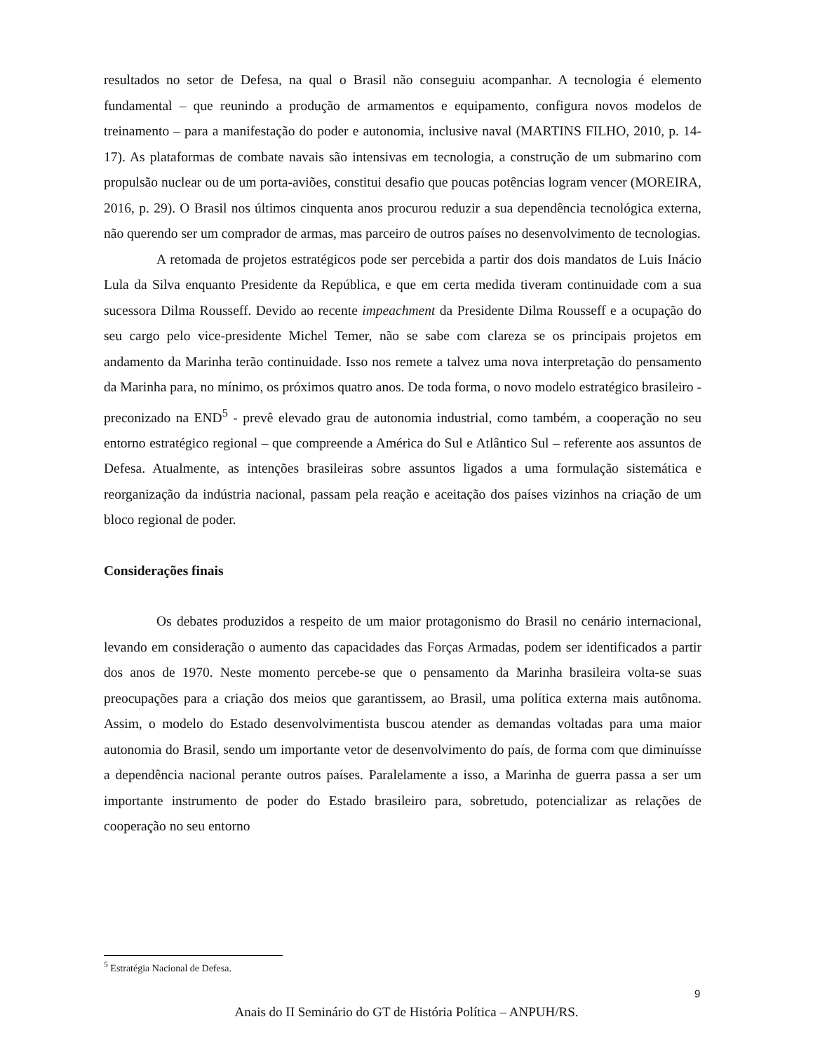resultados no setor de Defesa, na qual o Brasil não conseguiu acompanhar. A tecnologia é elemento fundamental – que reunindo a produção de armamentos e equipamento, configura novos modelos de treinamento – para a manifestação do poder e autonomia, inclusive naval (MARTINS FILHO, 2010, p. 14-17). As plataformas de combate navais são intensivas em tecnologia, a construção de um submarino com propulsão nuclear ou de um porta-aviões, constitui desafio que poucas potências logram vencer (MOREIRA, 2016, p. 29). O Brasil nos últimos cinquenta anos procurou reduzir a sua dependência tecnológica externa, não querendo ser um comprador de armas, mas parceiro de outros países no desenvolvimento de tecnologias.
A retomada de projetos estratégicos pode ser percebida a partir dos dois mandatos de Luis Inácio Lula da Silva enquanto Presidente da República, e que em certa medida tiveram continuidade com a sua sucessora Dilma Rousseff. Devido ao recente impeachment da Presidente Dilma Rousseff e a ocupação do seu cargo pelo vice-presidente Michel Temer, não se sabe com clareza se os principais projetos em andamento da Marinha terão continuidade. Isso nos remete a talvez uma nova interpretação do pensamento da Marinha para, no mínimo, os próximos quatro anos. De toda forma, o novo modelo estratégico brasileiro - preconizado na END<sup>5</sup> - prevê elevado grau de autonomia industrial, como também, a cooperação no seu entorno estratégico regional – que compreende a América do Sul e Atlântico Sul – referente aos assuntos de Defesa. Atualmente, as intenções brasileiras sobre assuntos ligados a uma formulação sistemática e reorganização da indústria nacional, passam pela reação e aceitação dos países vizinhos na criação de um bloco regional de poder.
Considerações finais
Os debates produzidos a respeito de um maior protagonismo do Brasil no cenário internacional, levando em consideração o aumento das capacidades das Forças Armadas, podem ser identificados a partir dos anos de 1970. Neste momento percebe-se que o pensamento da Marinha brasileira volta-se suas preocupações para a criação dos meios que garantissem, ao Brasil, uma política externa mais autônoma. Assim, o modelo do Estado desenvolvimentista buscou atender as demandas voltadas para uma maior autonomia do Brasil, sendo um importante vetor de desenvolvimento do país, de forma com que diminuísse a dependência nacional perante outros países. Paralelamente a isso, a Marinha de guerra passa a ser um importante instrumento de poder do Estado brasileiro para, sobretudo, potencializar as relações de cooperação no seu entorno
<sup>5</sup> Estratégia Nacional de Defesa.
9
Anais do II Seminário do GT de História Política – ANPUH/RS.